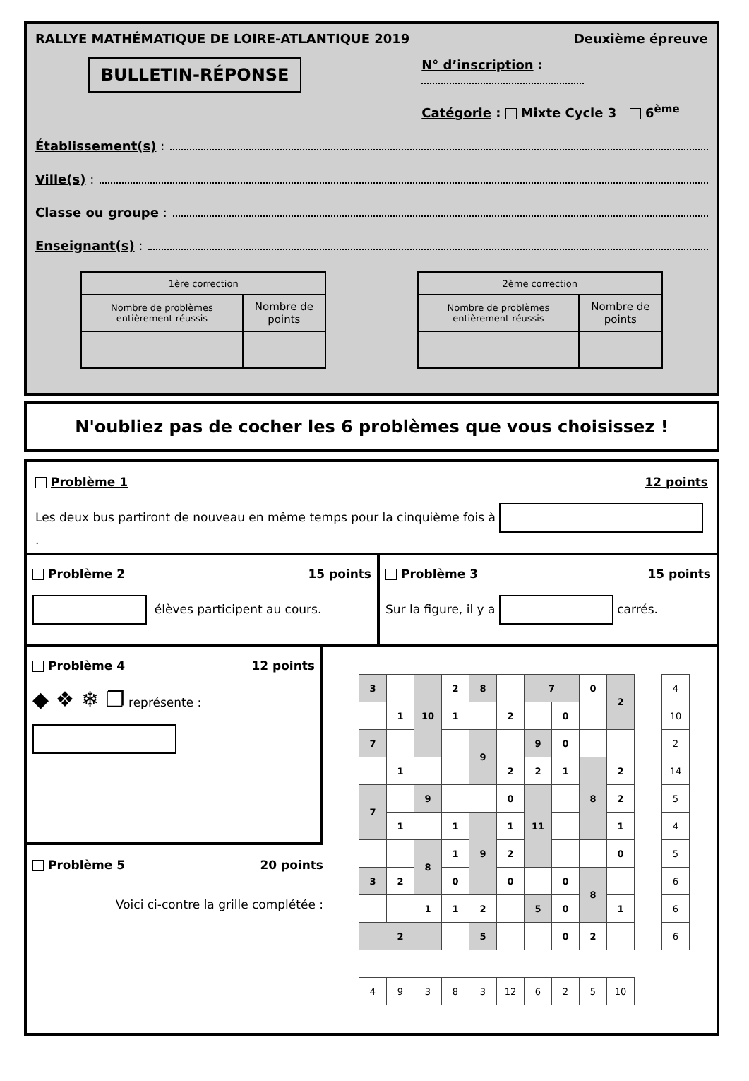RALLYE MATHÉMATIQUE DE LOIRE-ATLANTIQUE 2019 Deuxième épreuve
BULLETIN-RÉPONSE
N° d’inscription :
Catégorie : Mixte Cycle 3 6<sup>ème</sup>
Établissement(s) :
Ville(s) :
Classe ou groupe :
Enseignant(s) :
| 1ère correction | |
| --- | --- |
| Nombre de problèmes entièrement réussis | Nombre de points |
| 2ème correction | |
| --- | --- |
| Nombre de problèmes entièrement réussis | Nombre de points |
N'oubliez pas de cocher les 6 problèmes que vous choisissez !
Problème 1 12 points
Les deux bus partiront de nouveau en même temps pour la cinquième fois à .
Problème 2 15 points
élèves participent au cours.
Problème 3 15 points
Sur la figure, il y a carrés.
Problème 4 12 points
◆ ❖ ❄ ❐ représente :
Problème 5 20 points
Voici ci-contre la grille complétée :
| 3 | | 10 | 2 | 8 | | 7 | | 0 | 2 |
| | 1 | | 1 | | 2 | | 0 | | |
| 7 | | | | 9 | | 9 | 0 | | |
| | 1 | | | | 2 | 2 | 1 | 8 | 2 |
| 7 | | 9 | | | 0 | 11 | | | 2 |
| | 1 | | 1 | 9 | 1 | | | | 1 |
| | | 8 | 1 | | 2 | | | | 0 |
| 3 | 2 | | 0 | | 0 | | 0 | 8 | |
| | | 1 | 1 | 2 | | 5 | 0 | | 1 |
| 2 | | | | 5 | | | 0 | 2 | |
| 4 |
| 10 |
| 2 |
| 14 |
| 5 |
| 4 |
| 5 |
| 6 |
| 6 |
| 6 |
| 4 | 9 | 3 | 8 | 3 | 12 | 6 | 2 | 5 | 10 |